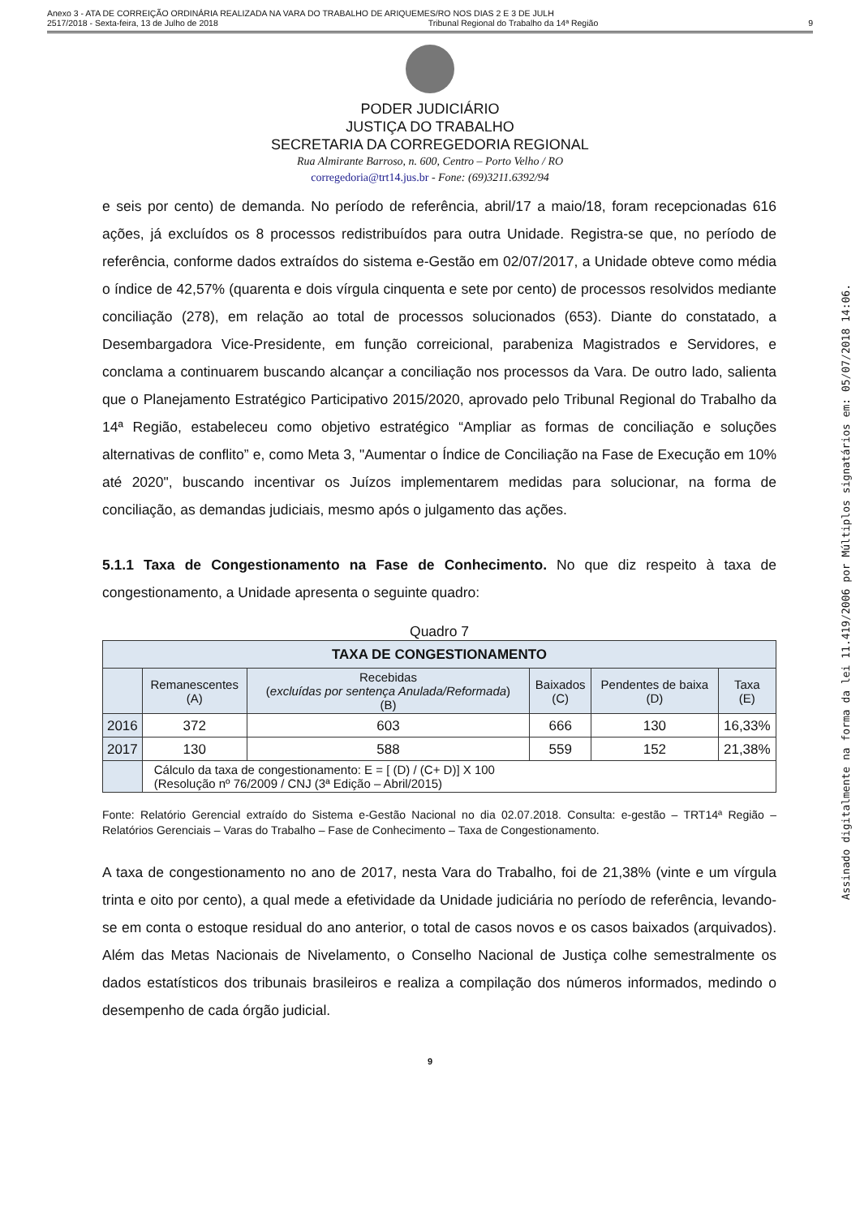Anexo 3 - ATA DE CORREIÇÃO ORDINÁRIA REALIZADA NA VARA DO TRABALHO DE ARIQUEMES/RO NOS DIAS 2 E 3 DE JULH
2517/2018 - Sexta-feira, 13 de Julho de 2018 Tribunal Regional do Trabalho da 14ª Região 9
PODER JUDICIÁRIO
JUSTIÇA DO TRABALHO
SECRETARIA DA CORREGEDORIA REGIONAL
Rua Almirante Barroso, n. 600, Centro – Porto Velho / RO
corregedoria@trt14.jus.br - Fone: (69)3211.6392/94
e seis por cento) de demanda. No período de referência, abril/17 a maio/18, foram recepcionadas 616 ações, já excluídos os 8 processos redistribuídos para outra Unidade. Registra-se que, no período de referência, conforme dados extraídos do sistema e-Gestão em 02/07/2017, a Unidade obteve como média o índice de 42,57% (quarenta e dois vírgula cinquenta e sete por cento) de processos resolvidos mediante conciliação (278), em relação ao total de processos solucionados (653). Diante do constatado, a Desembargadora Vice-Presidente, em função correicional, parabeniza Magistrados e Servidores, e conclama a continuarem buscando alcançar a conciliação nos processos da Vara. De outro lado, salienta que o Planejamento Estratégico Participativo 2015/2020, aprovado pelo Tribunal Regional do Trabalho da 14ª Região, estabeleceu como objetivo estratégico “Ampliar as formas de conciliação e soluções alternativas de conflito” e, como Meta 3, "Aumentar o Índice de Conciliação na Fase de Execução em 10% até 2020", buscando incentivar os Juízos implementarem medidas para solucionar, na forma de conciliação, as demandas judiciais, mesmo após o julgamento das ações.
5.1.1 Taxa de Congestionamento na Fase de Conhecimento. No que diz respeito à taxa de congestionamento, a Unidade apresenta o seguinte quadro:
Quadro 7
| TAXA DE CONGESTIONAMENTO | | | | | |
| --- | --- | --- | --- | --- | --- |
| | Remanescentes (A) | Recebidas ( excluídas por sentença Anulada/Reformada ) (B) | Baixados (C) | Pendentes de baixa (D) | Taxa (E) |
| 2016 | 372 | 603 | 666 | 130 | 16,33% |
| 2017 | 130 | 588 | 559 | 152 | 21,38% |
| | Cálculo da taxa de congestionamento: E = [ (D) / (C+ D)] X 100 (Resolução nº 76/2009 / CNJ (3ª Edição – Abril/2015) | | | | |
Fonte: Relatório Gerencial extraído do Sistema e-Gestão Nacional no dia 02.07.2018. Consulta: e-gestão – TRT14ª Região – Relatórios Gerenciais – Varas do Trabalho – Fase de Conhecimento – Taxa de Congestionamento.
A taxa de congestionamento no ano de 2017, nesta Vara do Trabalho, foi de 21,38% (vinte e um vírgula trinta e oito por cento), a qual mede a efetividade da Unidade judiciária no período de referência, levando-se em conta o estoque residual do ano anterior, o total de casos novos e os casos baixados (arquivados). Além das Metas Nacionais de Nivelamento, o Conselho Nacional de Justiça colhe semestralmente os dados estatísticos dos tribunais brasileiros e realiza a compilação dos números informados, medindo o desempenho de cada órgão judicial.
9
Assinado digitalmente na forma da lei 11.419/2006 por Múltiplos signatários em: 05/07/2018 14:06.